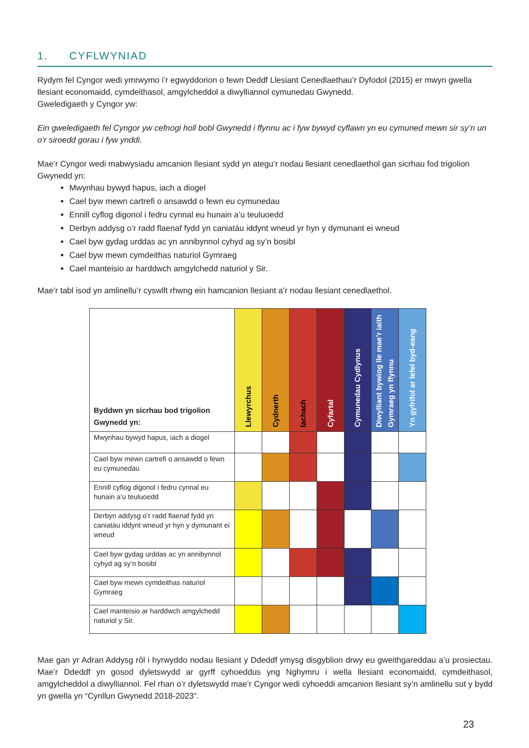1. CYFLWYNIAD
Rydym fel Cyngor wedi ymrwymo i’r egwyddorion o fewn Deddf Llesiant Cenedlaethau’r Dyfodol (2015) er mwyn gwella llesiant economaidd, cymdeithasol, amgylcheddol a diwylliannol cymunedau Gwynedd.
Gweledigaeth y Cyngor yw:
Ein gweledigaeth fel Cyngor yw cefnogi holl bobl Gwynedd i ffynnu ac i fyw bywyd cyflawn yn eu cymuned mewn sir sy’n un o’r siroedd gorau i fyw ynddi.
Mae’r Cyngor wedi mabwysiadu amcanion llesiant sydd yn ategu’r nodau llesiant cenedlaethol gan sicrhau fod trigolion Gwynedd yn:
Mwynhau bywyd hapus, iach a diogel
Cael byw mewn cartrefi o ansawdd o fewn eu cymunedau
Ennill cyflog digonol i fedru cynnal eu hunain a’u teuluoedd
Derbyn addysg o’r radd flaenaf fydd yn caniatáu iddynt wneud yr hyn y dymunant ei wneud
Cael byw gydag urddas ac yn annibynnol cyhyd ag sy’n bosibl
Cael byw mewn cymdeithas naturiol Gymraeg
Cael manteisio ar harddwch amgylchedd naturiol y Sir.
Mae’r tabl isod yn amlinellu’r cyswllt rhwng ein hamcanion llesiant a’r nodau llesiant cenedlaethol.
| Byddwn yn sicrhau bod trigolion Gwynedd yn: | Llewyrchus | Cydnerth | Iachach | Cyfartal | Cymunedau Cydlynus | Diwylliant bywiog lle mae’r iaith Gymraeg yn ffynnu | Yn gyfrifol ar lefel byd-eang |
| --- | --- | --- | --- | --- | --- | --- | --- |
| Mwynhau bywyd hapus, iach a diogel | | | | | | | |
| Cael byw mewn cartrefi o ansawdd o fewn eu cymunedau | | | | | | | |
| Ennill cyflog digonol i fedru cynnal eu hunain a’u teuluoedd | | | | | | | |
| Derbyn addysg o’r radd flaenaf fydd yn caniatáu iddynt wneud yr hyn y dymunant ei wneud | | | | | | | |
| Cael byw gydag urddas ac yn annibynnol cyhyd ag sy’n bosibl | | | | | | | |
| Cael byw mewn cymdeithas naturiol Gymraeg | | | | | | | |
| Cael manteisio ar harddwch amgylchedd naturiol y Sir. | | | | | | | |
Mae gan yr Adran Addysg rôl i hyrwyddo nodau llesiant y Ddeddf ymysg disgyblion drwy eu gweithgareddau a’u prosiectau. Mae’r Ddeddf yn gosod dyletswydd ar gyrff cyhoeddus yng Nghymru i wella llesiant economaidd, cymdeithasol, amgylcheddol a diwylliannol. Fel rhan o’r dyletswydd mae’r Cyngor wedi cyhoeddi amcanion llesiant sy’n amlinellu sut y bydd yn gwella yn “Cynllun Gwynedd 2018-2023”.
23